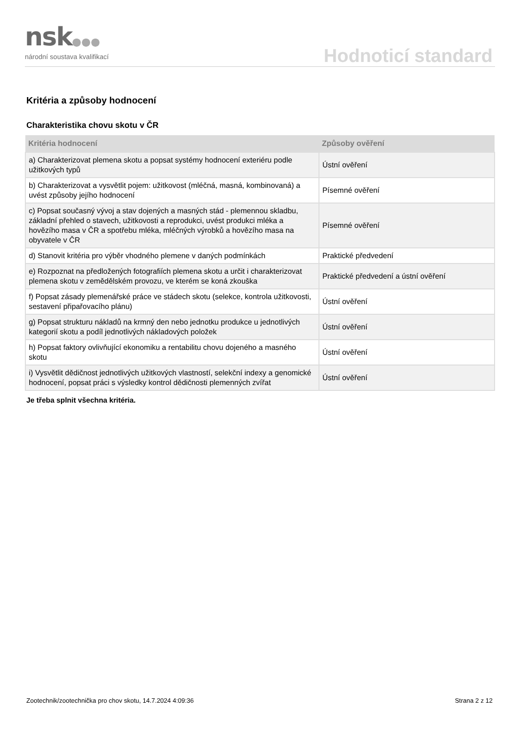nsk●●●
národní soustava kvalifikací Hodnoticí standard
Kritéria a způsoby hodnocení
Charakteristika chovu skotu v ČR
| Kritéria hodnocení | Způsoby ověření |
| --- | --- |
| a) Charakterizovat plemena skotu a popsat systémy hodnocení exteriéru podle užitkových typů | Ústní ověření |
| b) Charakterizovat a vysvětlit pojem: užitkovost (mléčná, masná, kombinovaná) a uvést způsoby jejího hodnocení | Písemné ověření |
| c) Popsat současný vývoj a stav dojených a masných stád - plemennou skladbu, základní přehled o stavech, užitkovosti a reprodukci, uvést produkci mléka a hovězího masa v ČR a spotřebu mléka, mléčných výrobků a hovězího masa na obyvatele v ČR | Písemné ověření |
| d) Stanovit kritéria pro výběr vhodného plemene v daných podmínkách | Praktické předvedení |
| e) Rozpoznat na předložených fotografiích plemena skotu a určit i charakterizovat plemena skotu v zemědělském provozu, ve kterém se koná zkouška | Praktické předvedení a ústní ověření |
| f) Popsat zásady plemenářské práce ve stádech skotu (selekce, kontrola užitkovosti, sestavení připařovacího plánu) | Ústní ověření |
| g) Popsat strukturu nákladů na krmný den nebo jednotku produkce u jednotlivých kategorií skotu a podíl jednotlivých nákladových položek | Ústní ověření |
| h) Popsat faktory ovlivňující ekonomiku a rentabilitu chovu dojeného a masného skotu | Ústní ověření |
| i) Vysvětlit dědičnost jednotlivých užitkových vlastností, selekční indexy a genomické hodnocení, popsat práci s výsledky kontrol dědičnosti plemenných zvířat | Ústní ověření |
Je třeba splnit všechna kritéria.
Zootechnik/zootechnička pro chov skotu, 14.7.2024 4:09:36 Strana 2 z 12